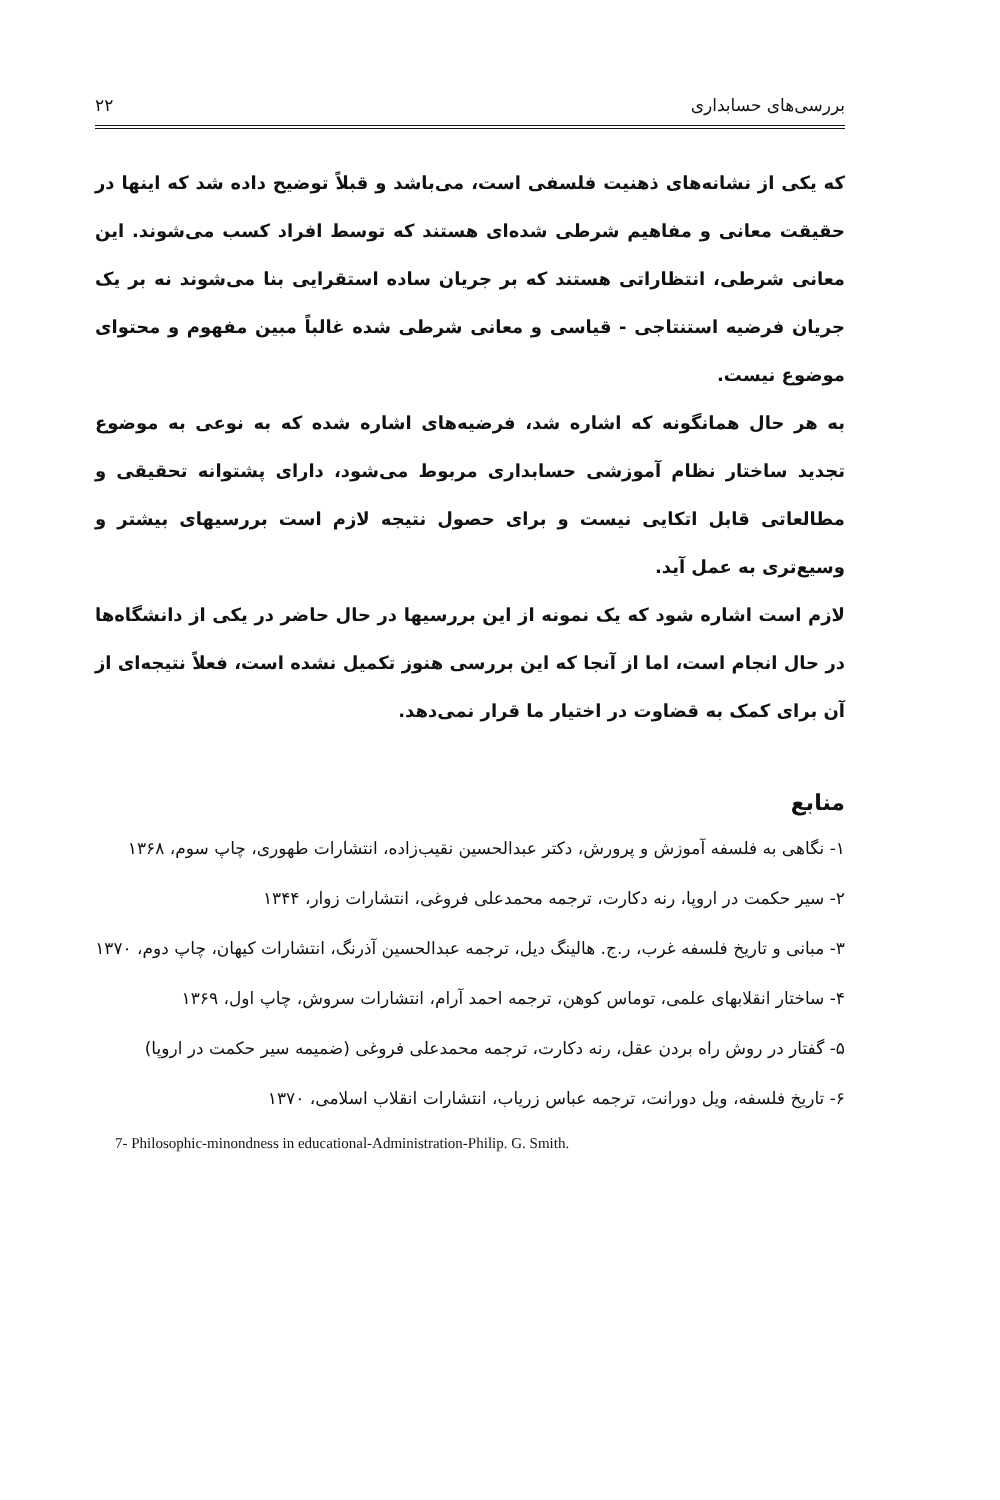بررسی‌های حسابداری ۲۲
که یکی از نشانه‌های ذهنیت فلسفی است، می‌باشد و قبلاً توضیح داده شد که اینها در حقیقت معانی و مفاهیم شرطی شده‌ای هستند که توسط افراد کسب می‌شوند. این معانی شرطی، انتظاراتی هستند که بر جریان ساده استقرایی بنا می‌شوند نه بر یک جریان فرضیه استنتاجی - قیاسی و معانی شرطی شده غالباً مبین مفهوم و محتوای موضوع نیست.
به هر حال همانگونه که اشاره شد، فرضیه‌های اشاره شده که به نوعی به موضوع تجدید ساختار نظام آموزشی حسابداری مربوط می‌شود، دارای پشتوانه تحقیقی و مطالعاتی قابل اتکایی نیست و برای حصول نتیجه لازم است بررسیهای بیشتر و وسیع‌تری به عمل آید.
لازم است اشاره شود که یک نمونه از این بررسیها در حال حاضر در یکی از دانشگاه‌ها در حال انجام است، اما از آنجا که این بررسی هنوز تکمیل نشده است، فعلاً نتیجه‌ای از آن برای کمک به قضاوت در اختیار ما قرار نمی‌دهد.
منابع
۱- نگاهی به فلسفه آموزش و پرورش، دکتر عبدالحسین نقیب‌زاده، انتشارات طهوری، چاپ سوم، ۱۳۶۸
۲- سیر حکمت در اروپا، رنه دکارت، ترجمه محمدعلی فروغی، انتشارات زوار، ۱۳۴۴
۳- مبانی و تاریخ فلسفه غرب، ر.ج. هالینگ دیل، ترجمه عبدالحسین آذرنگ، انتشارات کیهان، چاپ دوم، ۱۳۷۰
۴- ساختار انقلابهای علمی، توماس کوهن، ترجمه احمد آرام، انتشارات سروش، چاپ اول، ۱۳۶۹
۵- گفتار در روش راه بردن عقل، رنه دکارت، ترجمه محمدعلی فروغی (ضمیمه سیر حکمت در اروپا)
۶- تاریخ فلسفه، ویل دورانت، ترجمه عباس زریاب، انتشارات انقلاب اسلامی، ۱۳۷۰
7- Philosophic-minondness in educational-Administration-Philip. G. Smith.